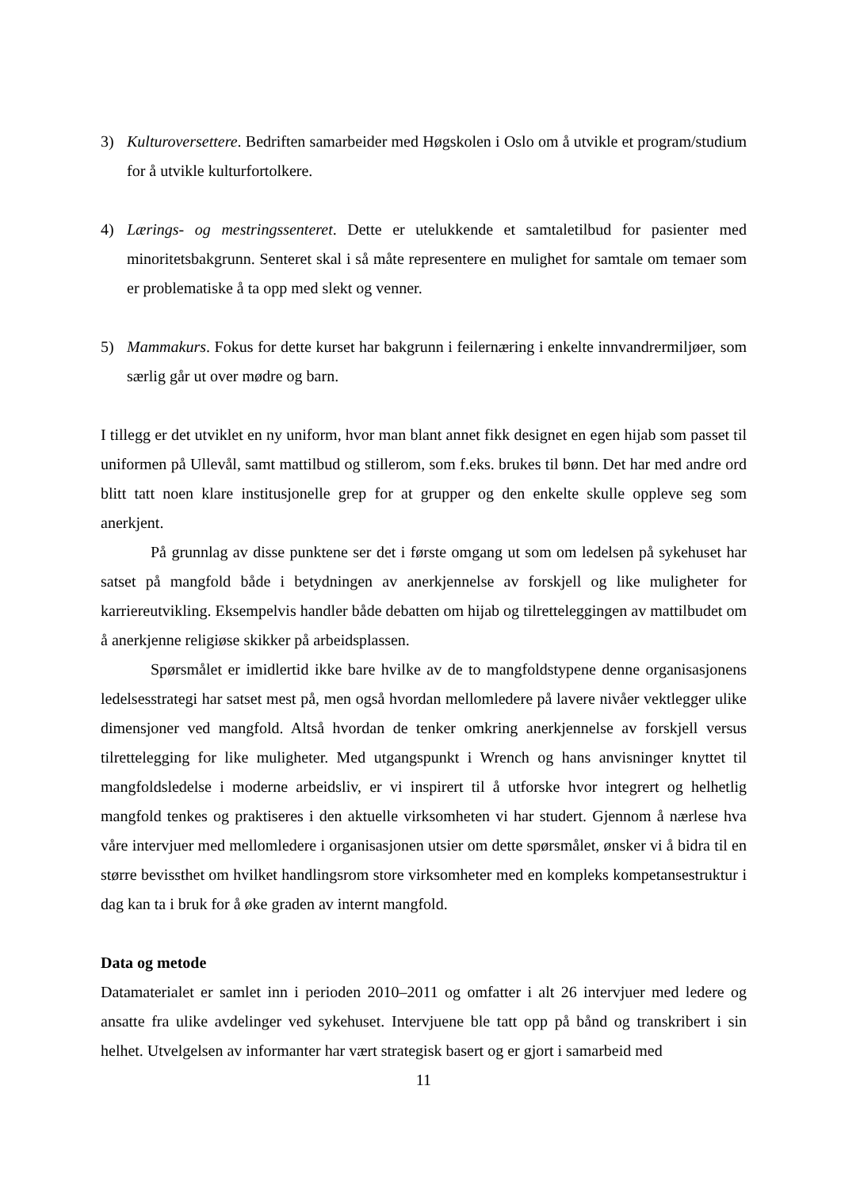3) Kulturoversettere. Bedriften samarbeider med Høgskolen i Oslo om å utvikle et program/studium for å utvikle kulturfortolkere.
4) Lærings- og mestringssenteret. Dette er utelukkende et samtaletilbud for pasienter med minoritetsbakgrunn. Senteret skal i så måte representere en mulighet for samtale om temaer som er problematiske å ta opp med slekt og venner.
5) Mammakurs. Fokus for dette kurset har bakgrunn i feilernæring i enkelte innvandrermiljøer, som særlig går ut over mødre og barn.
I tillegg er det utviklet en ny uniform, hvor man blant annet fikk designet en egen hijab som passet til uniformen på Ullevål, samt mattilbud og stillerom, som f.eks. brukes til bønn. Det har med andre ord blitt tatt noen klare institusjonelle grep for at grupper og den enkelte skulle oppleve seg som anerkjent.
På grunnlag av disse punktene ser det i første omgang ut som om ledelsen på sykehuset har satset på mangfold både i betydningen av anerkjennelse av forskjell og like muligheter for karriereutvikling. Eksempelvis handler både debatten om hijab og tilretteleggingen av mattilbudet om å anerkjenne religiøse skikker på arbeidsplassen.
Spørsmålet er imidlertid ikke bare hvilke av de to mangfoldstypene denne organisasjonens ledelsesstrategi har satset mest på, men også hvordan mellomledere på lavere nivåer vektlegger ulike dimensjoner ved mangfold. Altså hvordan de tenker omkring anerkjennelse av forskjell versus tilrettelegging for like muligheter. Med utgangspunkt i Wrench og hans anvisninger knyttet til mangfoldsledelse i moderne arbeidsliv, er vi inspirert til å utforske hvor integrert og helhetlig mangfold tenkes og praktiseres i den aktuelle virksomheten vi har studert. Gjennom å nærlese hva våre intervjuer med mellomledere i organisasjonen utsier om dette spørsmålet, ønsker vi å bidra til en større bevissthet om hvilket handlingsrom store virksomheter med en kompleks kompetansestruktur i dag kan ta i bruk for å øke graden av internt mangfold.
Data og metode
Datamaterialet er samlet inn i perioden 2010–2011 og omfatter i alt 26 intervjuer med ledere og ansatte fra ulike avdelinger ved sykehuset. Intervjuene ble tatt opp på bånd og transkribert i sin helhet. Utvelgelsen av informanter har vært strategisk basert og er gjort i samarbeid med
11